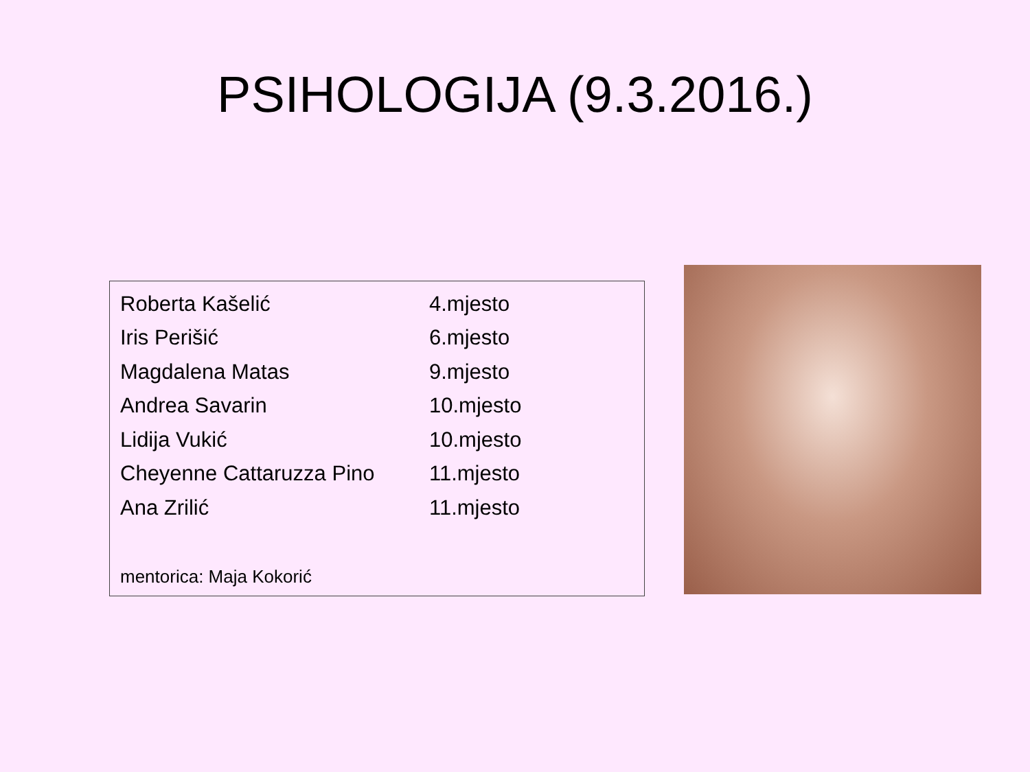PSIHOLOGIJA (9.3.2016.)
| Roberta Kašelić | 4.mjesto |
| Iris Perišić | 6.mjesto |
| Magdalena Matas | 9.mjesto |
| Andrea Savarin | 10.mjesto |
| Lidija Vukić | 10.mjesto |
| Cheyenne Cattaruzza Pino | 11.mjesto |
| Ana Zrilić | 11.mjesto |
mentorica: Maja Kokorić